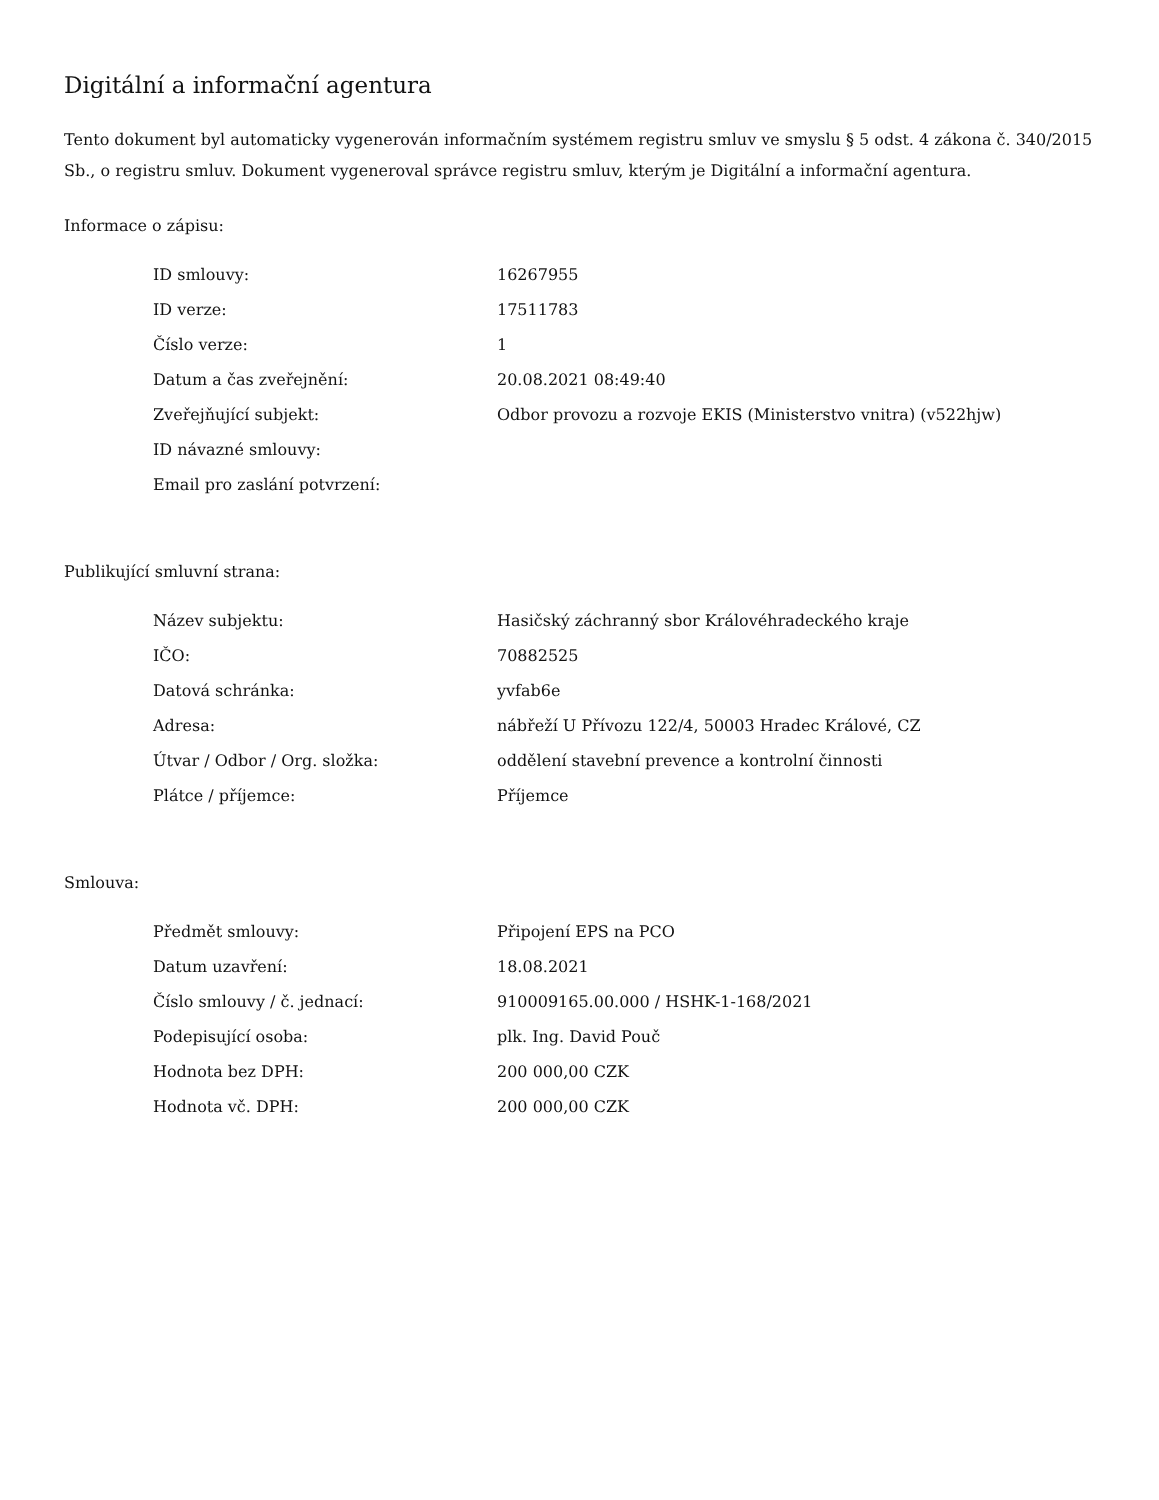Digitální a informační agentura
Tento dokument byl automaticky vygenerován informačním systémem registru smluv ve smyslu § 5 odst. 4 zákona č. 340/2015 Sb., o registru smluv. Dokument vygeneroval správce registru smluv, kterým je Digitální a informační agentura.
Informace o zápisu:
| ID smlouvy: | 16267955 |
| ID verze: | 17511783 |
| Číslo verze: | 1 |
| Datum a čas zveřejnění: | 20.08.2021 08:49:40 |
| Zveřejňující subjekt: | Odbor provozu a rozvoje EKIS (Ministerstvo vnitra) (v522hjw) |
| ID návazné smlouvy: | |
| Email pro zaslání potvrzení: | |
Publikující smluvní strana:
| Název subjektu: | Hasičský záchranný sbor Královéhradeckého kraje |
| IČO: | 70882525 |
| Datová schránka: | yvfab6e |
| Adresa: | nábřeží U Přívozu 122/4, 50003 Hradec Králové, CZ |
| Útvar / Odbor / Org. složka: | oddělení stavební prevence a kontrolní činnosti |
| Plátce / příjemce: | Příjemce |
Smlouva:
| Předmět smlouvy: | Připojení EPS na PCO |
| Datum uzavření: | 18.08.2021 |
| Číslo smlouvy / č. jednací: | 910009165.00.000 / HSHK-1-168/2021 |
| Podepisující osoba: | plk. Ing. David Pouč |
| Hodnota bez DPH: | 200 000,00 CZK |
| Hodnota vč. DPH: | 200 000,00 CZK |